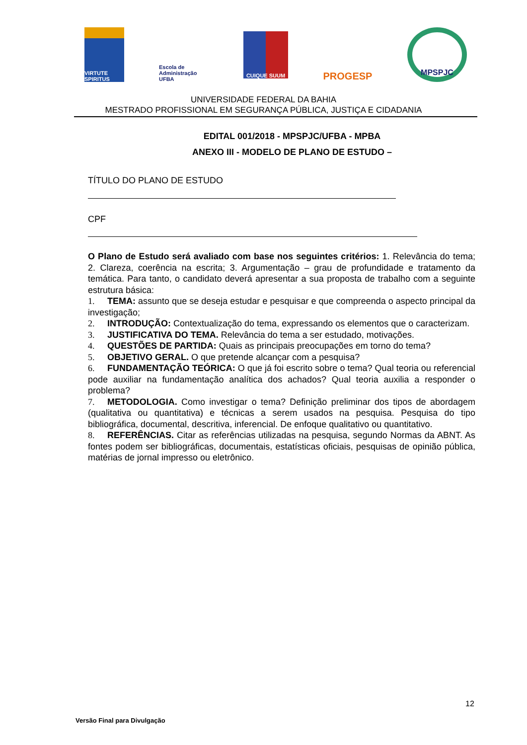VIRTUTE SPIRITUS
Escola de Administração UFBA
CUIQUE SUUM
PROGESP
MPSPJC
UNIVERSIDADE FEDERAL DA BAHIA
MESTRADO PROFISSIONAL EM SEGURANÇA PÚBLICA, JUSTIÇA E CIDADANIA
EDITAL 001/2018 - MPSPJC/UFBA - MPBA
ANEXO III - MODELO DE PLANO DE ESTUDO –
TÍTULO DO PLANO DE ESTUDO
CPF
O Plano de Estudo será avaliado com base nos seguintes critérios: 1. Relevância do tema; 2. Clareza, coerência na escrita; 3. Argumentação – grau de profundidade e tratamento da temática. Para tanto, o candidato deverá apresentar a sua proposta de trabalho com a seguinte estrutura básica:
1. TEMA: assunto que se deseja estudar e pesquisar e que compreenda o aspecto principal da investigação;
2. INTRODUÇÃO: Contextualização do tema, expressando os elementos que o caracterizam.
3. JUSTIFICATIVA DO TEMA. Relevância do tema a ser estudado, motivações.
4. QUESTÕES DE PARTIDA: Quais as principais preocupações em torno do tema?
5. OBJETIVO GERAL. O que pretende alcançar com a pesquisa?
6. FUNDAMENTAÇÃO TEÓRICA: O que já foi escrito sobre o tema? Qual teoria ou referencial pode auxiliar na fundamentação analítica dos achados? Qual teoria auxilia a responder o problema?
7. METODOLOGIA. Como investigar o tema? Definição preliminar dos tipos de abordagem (qualitativa ou quantitativa) e técnicas a serem usados na pesquisa. Pesquisa do tipo bibliográfica, documental, descritiva, inferencial. De enfoque qualitativo ou quantitativo.
8. REFERÊNCIAS. Citar as referências utilizadas na pesquisa, segundo Normas da ABNT. As fontes podem ser bibliográficas, documentais, estatísticas oficiais, pesquisas de opinião pública, matérias de jornal impresso ou eletrônico.
12
Versão Final para Divulgação